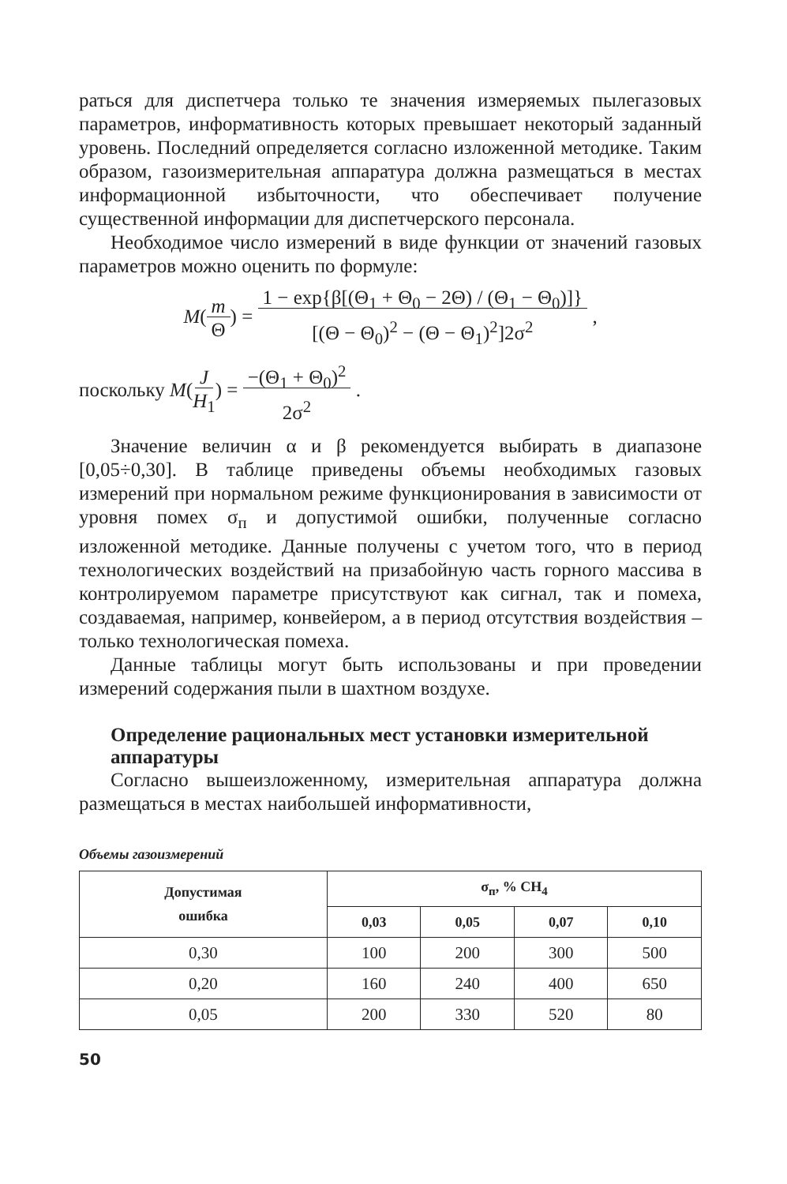раться для диспетчера только те значения измеряемых пылегазовых параметров, информативность которых превышает некоторый заданный уровень. Последний определяется согласно изложенной методике. Таким образом, газоизмерительная аппаратура должна размещаться в местах информационной избыточности, что обеспечивает получение существенной информации для диспетчерского персонала.
Необходимое число измерений в виде функции от значений газовых параметров можно оценить по формуле:
M(m
Θ) = 1 − exp{β[(Θ<sub>1</sub> + Θ<sub>0</sub> − 2Θ) / (Θ<sub>1</sub> − Θ<sub>0</sub>)]}
[(Θ − Θ<sub>0</sub>)<sup>2</sup> − (Θ − Θ<sub>1</sub>)<sup>2</sup>]2σ<sup>2</sup> ,
поскольку M(J
H<sub>1</sub>) = −(Θ<sub>1</sub> + Θ<sub>0</sub>)<sup>2</sup>
2σ<sup>2</sup> .
Значение величин α и β рекомендуется выбирать в диапазоне [0,05÷0,30]. В таблице приведены объемы необходимых газовых измерений при нормальном режиме функционирования в зависимости от уровня помех σ<sub>п</sub> и допустимой ошибки, полученные согласно изложенной методике. Данные получены с учетом того, что в период технологических воздействий на призабойную часть горного массива в контролируемом параметре присутствуют как сигнал, так и помеха, создаваемая, например, конвейером, а в период отсутствия воздействия – только технологическая помеха.
Данные таблицы могут быть использованы и при проведении измерений содержания пыли в шахтном воздухе.
Определение рациональных мест установки измерительной аппаратуры
Согласно вышеизложенному, измерительная аппаратура должна размещаться в местах наибольшей информативности,
Объемы газоизмерений
| Допустимая ошибка | σ<sub>п</sub>, % CH<sub>4</sub> | | | |
| --- | --- | --- | --- | --- |
| | 0,03 | 0,05 | 0,07 | 0,10 |
| 0,30 | 100 | 200 | 300 | 500 |
| 0,20 | 160 | 240 | 400 | 650 |
| 0,05 | 200 | 330 | 520 | 80 |
50